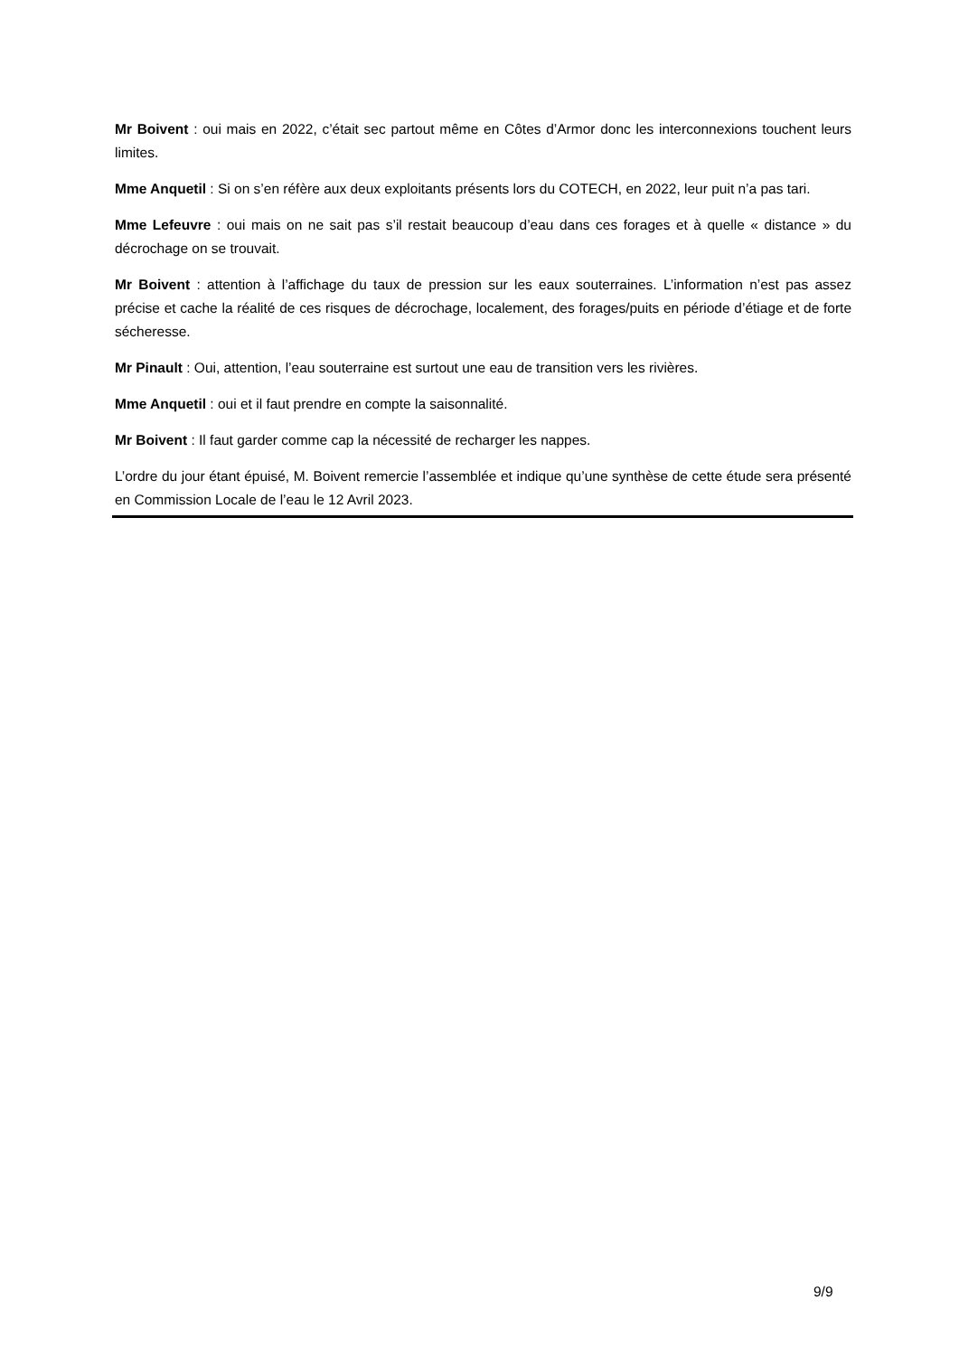Mr Boivent : oui mais en 2022, c’était sec partout même en Côtes d’Armor donc les interconnexions touchent leurs limites.
Mme Anquetil : Si on s’en réfère aux deux exploitants présents lors du COTECH, en 2022, leur puit n’a pas tari.
Mme Lefeuvre : oui mais on ne sait pas s’il restait beaucoup d’eau dans ces forages et à quelle « distance » du décrochage on se trouvait.
Mr Boivent : attention à l’affichage du taux de pression sur les eaux souterraines. L’information n’est pas assez précise et cache la réalité de ces risques de décrochage, localement, des forages/puits en période d’étiage et de forte sécheresse.
Mr Pinault : Oui, attention, l’eau souterraine est surtout une eau de transition vers les rivières.
Mme Anquetil : oui et il faut prendre en compte la saisonnalité.
Mr Boivent : Il faut garder comme cap la nécessité de recharger les nappes.
L’ordre du jour étant épuisé, M. Boivent remercie l’assemblée et indique qu’une synthèse de cette étude sera présenté en Commission Locale de l’eau le 12 Avril 2023.
9/9